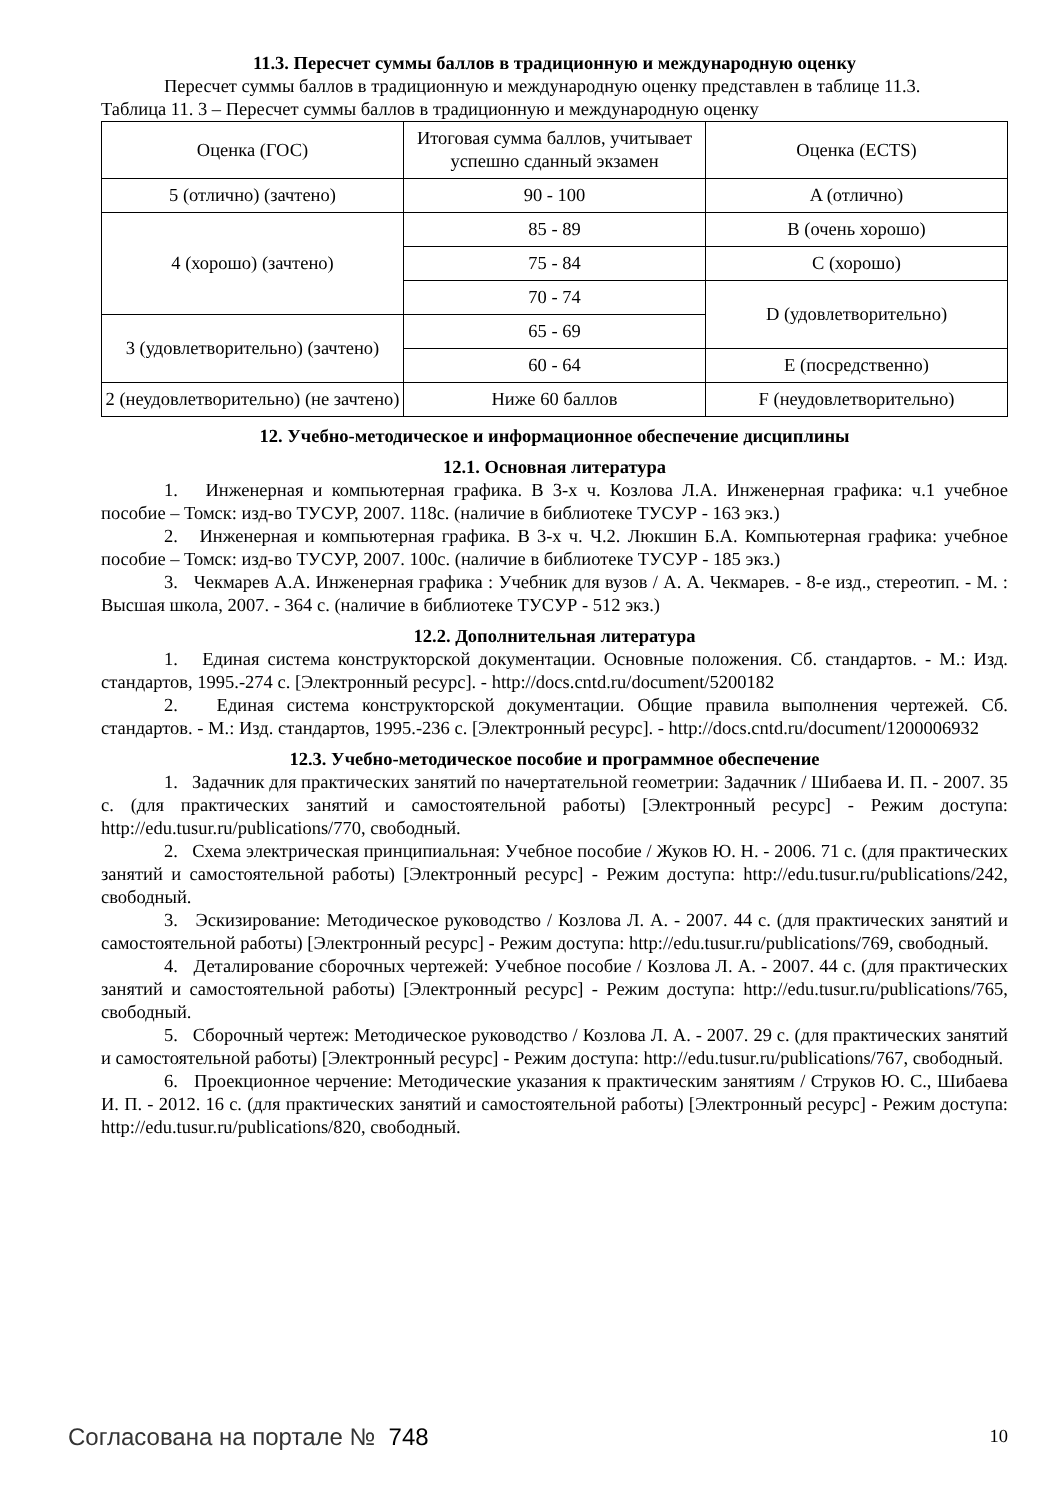11.3. Пересчет суммы баллов в традиционную и международную оценку
Пересчет суммы баллов в традиционную и международную оценку представлен в таблице 11.3.
Таблица 11. 3 – Пересчет суммы баллов в традиционную и международную оценку
| Оценка (ГОС) | Итоговая сумма баллов, учитывает успешно сданный экзамен | Оценка (ECTS) |
| 5 (отлично) (зачтено) | 90 - 100 | A (отлично) |
| 4 (хорошо) (зачтено) | 85 - 89 | B (очень хорошо) |
| | 75 - 84 | C (хорошо) |
| | 70 - 74 | D (удовлетворительно) |
| 3 (удовлетворительно) (зачтено) | 65 - 69 | |
| | 60 - 64 | E (посредственно) |
| 2 (неудовлетворительно) (не зачтено) | Ниже 60 баллов | F (неудовлетворительно) |
12. Учебно-методическое и информационное обеспечение дисциплины
12.1. Основная литература
1. Инженерная и компьютерная графика. В 3-х ч. Козлова Л.А. Инженерная графика: ч.1 учебное пособие – Томск: изд-во ТУСУР, 2007. 118с. (наличие в библиотеке ТУСУР - 163 экз.)
2. Инженерная и компьютерная графика. В 3-х ч. Ч.2. Люкшин Б.А. Компьютерная графика: учебное пособие – Томск: изд-во ТУСУР, 2007. 100с. (наличие в библиотеке ТУСУР - 185 экз.)
3. Чекмарев А.А. Инженерная графика : Учебник для вузов / А. А. Чекмарев. - 8-е изд., стереотип. - М. : Высшая школа, 2007. - 364 с. (наличие в библиотеке ТУСУР - 512 экз.)
12.2. Дополнительная литература
1. Единая система конструкторской документации. Основные положения. Сб. стандартов. - М.: Изд. стандартов, 1995.-274 с. [Электронный ресурс]. - http://docs.cntd.ru/document/5200182
2. Единая система конструкторской документации. Общие правила выполнения чертежей. Сб. стандартов. - М.: Изд. стандартов, 1995.-236 с. [Электронный ресурс]. - http://docs.cntd.ru/document/1200006932
12.3. Учебно-методическое пособие и программное обеспечение
1. Задачник для практических занятий по начертательной геометрии: Задачник / Шибаева И. П. - 2007. 35 с. (для практических занятий и самостоятельной работы) [Электронный ресурс] - Режим доступа: http://edu.tusur.ru/publications/770, свободный.
2. Схема электрическая принципиальная: Учебное пособие / Жуков Ю. Н. - 2006. 71 с. (для практических занятий и самостоятельной работы) [Электронный ресурс] - Режим доступа: http://edu.tusur.ru/publications/242, свободный.
3. Эскизирование: Методическое руководство / Козлова Л. А. - 2007. 44 с. (для практических занятий и самостоятельной работы) [Электронный ресурс] - Режим доступа: http://edu.tusur.ru/publications/769, свободный.
4. Деталирование сборочных чертежей: Учебное пособие / Козлова Л. А. - 2007. 44 с. (для практических занятий и самостоятельной работы) [Электронный ресурс] - Режим доступа: http://edu.tusur.ru/publications/765, свободный.
5. Сборочный чертеж: Методическое руководство / Козлова Л. А. - 2007. 29 с. (для практических занятий и самостоятельной работы) [Электронный ресурс] - Режим доступа: http://edu.tusur.ru/publications/767, свободный.
6. Проекционное черчение: Методические указания к практическим занятиям / Струков Ю. С., Шибаева И. П. - 2012. 16 с. (для практических занятий и самостоятельной работы) [Электронный ресурс] - Режим доступа: http://edu.tusur.ru/publications/820, свободный.
Согласована на портале № 748 10